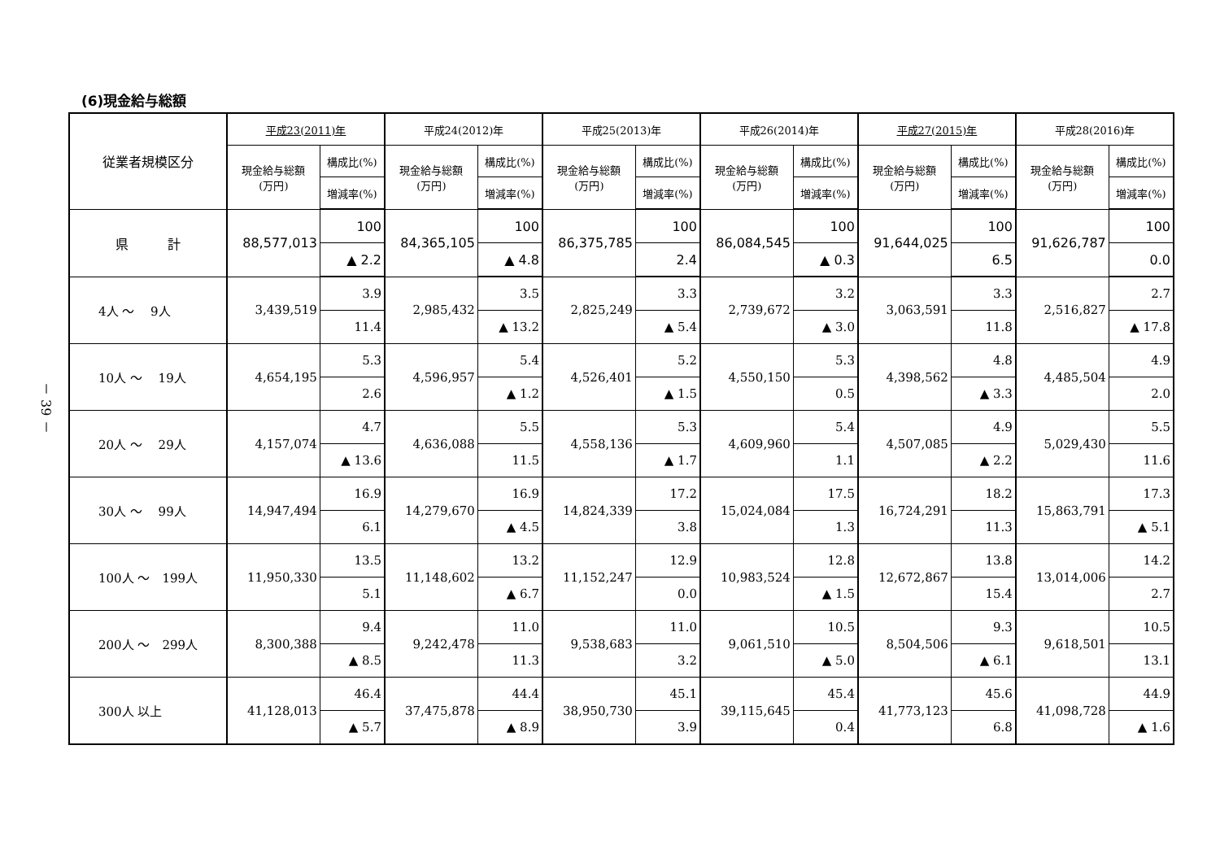－ 39 －
(6)現金給与総額
| 従業者規模区分 | 平成23(2011)年 | | 平成24(2012)年 | | 平成25(2013)年 | | 平成26(2014)年 | | 平成27(2015)年 | | 平成28(2016)年 | |
| --- | --- | --- | --- | --- | --- | --- | --- | --- | --- | --- | --- | --- |
| | 現金給与総額 (万円) | 構成比(%) | 現金給与総額 (万円) | 構成比(%) | 現金給与総額 (万円) | 構成比(%) | 現金給与総額 (万円) | 構成比(%) | 現金給与総額 (万円) | 構成比(%) | 現金給与総額 (万円) | 構成比(%) |
| | | 増減率(%) | | 増減率(%) | | 増減率(%) | | 増減率(%) | | 増減率(%) | | 増減率(%) |
| 県 計 | 88,577,013 | 100 | 84,365,105 | 100 | 86,375,785 | 100 | 86,084,545 | 100 | 91,644,025 | 100 | 91,626,787 | 100 |
| | | ▲ 2.2 | | ▲ 4.8 | | 2.4 | | ▲ 0.3 | | 6.5 | | 0.0 |
| 4人 ～ 9人 | 3,439,519 | 3.9 | 2,985,432 | 3.5 | 2,825,249 | 3.3 | 2,739,672 | 3.2 | 3,063,591 | 3.3 | 2,516,827 | 2.7 |
| | | 11.4 | | ▲ 13.2 | | ▲ 5.4 | | ▲ 3.0 | | 11.8 | | ▲ 17.8 |
| 10人 ～ 19人 | 4,654,195 | 5.3 | 4,596,957 | 5.4 | 4,526,401 | 5.2 | 4,550,150 | 5.3 | 4,398,562 | 4.8 | 4,485,504 | 4.9 |
| | | 2.6 | | ▲ 1.2 | | ▲ 1.5 | | 0.5 | | ▲ 3.3 | | 2.0 |
| 20人 ～ 29人 | 4,157,074 | 4.7 | 4,636,088 | 5.5 | 4,558,136 | 5.3 | 4,609,960 | 5.4 | 4,507,085 | 4.9 | 5,029,430 | 5.5 |
| | | ▲ 13.6 | | 11.5 | | ▲ 1.7 | | 1.1 | | ▲ 2.2 | | 11.6 |
| 30人 ～ 99人 | 14,947,494 | 16.9 | 14,279,670 | 16.9 | 14,824,339 | 17.2 | 15,024,084 | 17.5 | 16,724,291 | 18.2 | 15,863,791 | 17.3 |
| | | 6.1 | | ▲ 4.5 | | 3.8 | | 1.3 | | 11.3 | | ▲ 5.1 |
| 100人 ～ 199人 | 11,950,330 | 13.5 | 11,148,602 | 13.2 | 11,152,247 | 12.9 | 10,983,524 | 12.8 | 12,672,867 | 13.8 | 13,014,006 | 14.2 |
| | | 5.1 | | ▲ 6.7 | | 0.0 | | ▲ 1.5 | | 15.4 | | 2.7 |
| 200人 ～ 299人 | 8,300,388 | 9.4 | 9,242,478 | 11.0 | 9,538,683 | 11.0 | 9,061,510 | 10.5 | 8,504,506 | 9.3 | 9,618,501 | 10.5 |
| | | ▲ 8.5 | | 11.3 | | 3.2 | | ▲ 5.0 | | ▲ 6.1 | | 13.1 |
| 300人 以上 | 41,128,013 | 46.4 | 37,475,878 | 44.4 | 38,950,730 | 45.1 | 39,115,645 | 45.4 | 41,773,123 | 45.6 | 41,098,728 | 44.9 |
| | | ▲ 5.7 | | ▲ 8.9 | | 3.9 | | 0.4 | | 6.8 | | ▲ 1.6 |